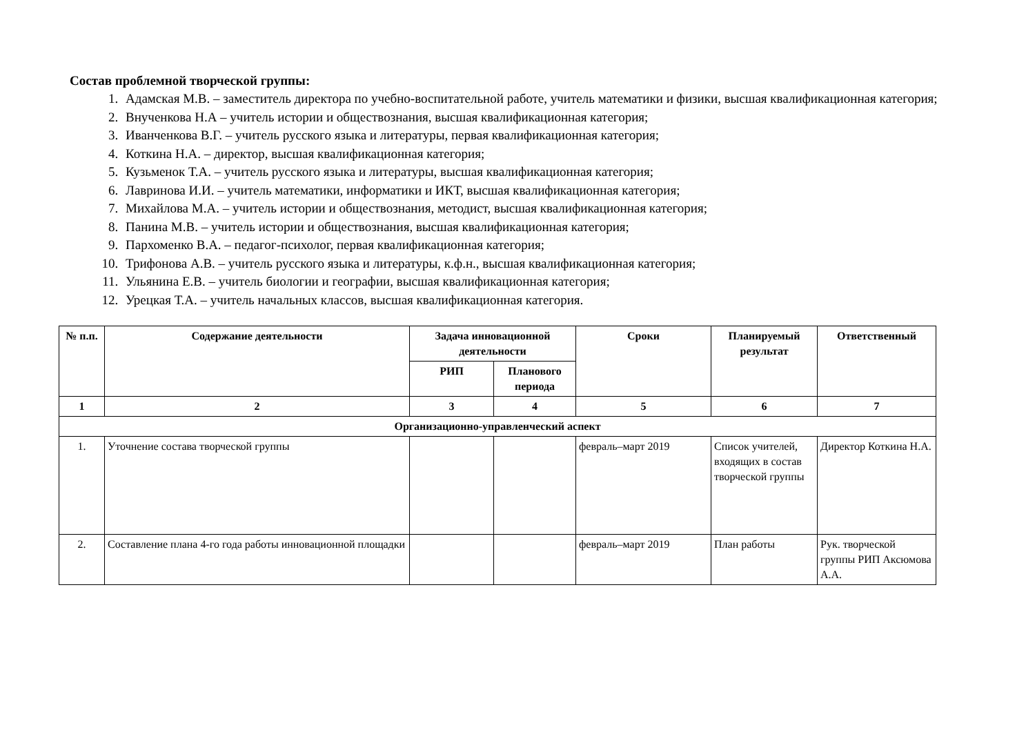Состав проблемной творческой группы:
1. Адамская М.В. – заместитель директора по учебно-воспитательной работе, учитель математики и физики, высшая квалификационная категория;
2. Внученкова Н.А – учитель истории и обществознания, высшая квалификационная категория;
3. Иванченкова В.Г. – учитель русского языка и литературы, первая квалификационная категория;
4. Коткина Н.А. – директор, высшая квалификационная категория;
5. Кузьменок Т.А. – учитель русского языка и литературы, высшая квалификационная категория;
6. Лавринова И.И. – учитель математики, информатики и ИКТ, высшая квалификационная категория;
7. Михайлова М.А. – учитель истории и обществознания, методист, высшая квалификационная категория;
8. Панина М.В. – учитель истории и обществознания, высшая квалификационная категория;
9. Пархоменко В.А. – педагог-психолог, первая квалификационная категория;
10. Трифонова А.В. – учитель русского языка и литературы, к.ф.н., высшая квалификационная категория;
11. Ульянина Е.В. – учитель биологии и географии, высшая квалификационная категория;
12. Урецкая Т.А. – учитель начальных классов, высшая квалификационная категория.
| № п.п. | Содержание деятельности | Задача инновационной деятельности | | Сроки | Планируемый результат | Ответственный |
| --- | --- | --- | --- | --- | --- | --- |
| | | РИП | Планового периода | | | |
| 1 | 2 | 3 | 4 | 5 | 6 | 7 |
| Организационно-управленческий аспект | | | | | | |
| 1. | Уточнение состава творческой группы | | | февраль–март 2019 | Список учителей, входящих в состав творческой группы | Директор Коткина Н.А. |
| 2. | Составление плана 4-го года работы инновационной площадки | | | февраль–март 2019 | План работы | Рук. творческой группы РИП Аксюмова А.А. |